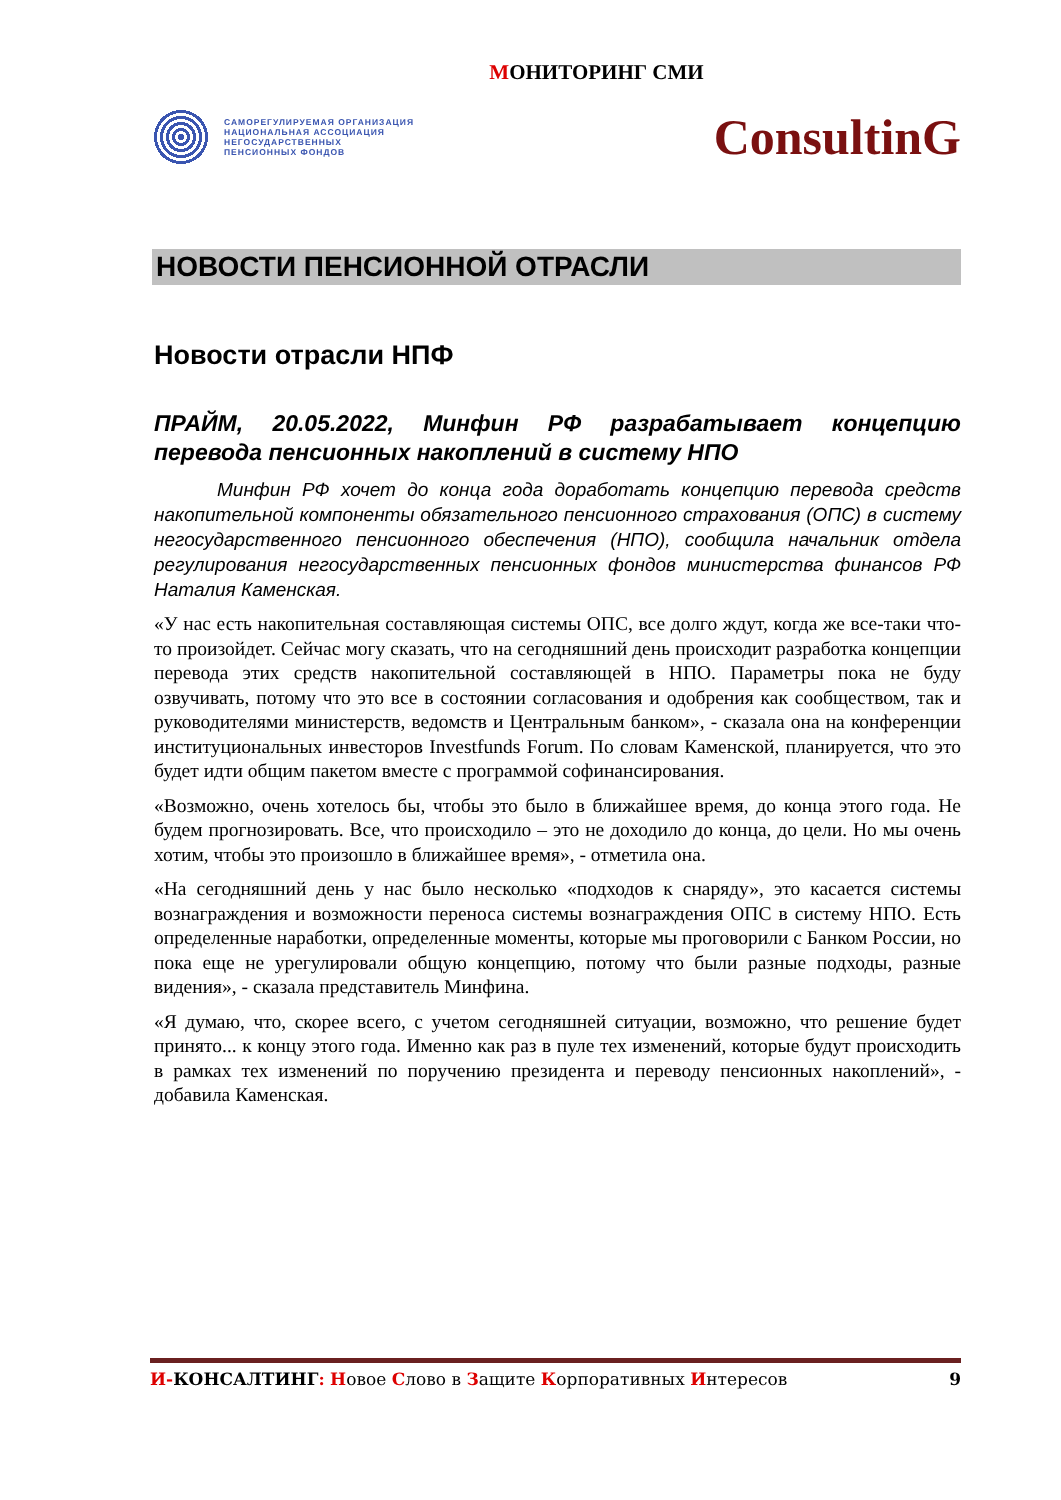МОНИТОРИНГ СМИ
САМОРЕГУЛИРУЕМАЯ ОРГАНИЗАЦИЯ
НАЦИОНАЛЬНАЯ АССОЦИАЦИЯ
НЕГОСУДАРСТВЕННЫХ
ПЕНСИОННЫХ ФОНДОВ
ConsultinG
НОВОСТИ ПЕНСИОННОЙ ОТРАСЛИ
Новости отрасли НПФ
ПРАЙМ, 20.05.2022, Минфин РФ разрабатывает концепцию перевода пенсионных накоплений в систему НПО
Минфин РФ хочет до конца года доработать концепцию перевода средств накопительной компоненты обязательного пенсионного страхования (ОПС) в систему негосударственного пенсионного обеспечения (НПО), сообщила начальник отдела регулирования негосударственных пенсионных фондов министерства финансов РФ Наталия Каменская.
«У нас есть накопительная составляющая системы ОПС, все долго ждут, когда же все-таки что-то произойдет. Сейчас могу сказать, что на сегодняшний день происходит разработка концепции перевода этих средств накопительной составляющей в НПО. Параметры пока не буду озвучивать, потому что это все в состоянии согласования и одобрения как сообществом, так и руководителями министерств, ведомств и Центральным банком», - сказала она на конференции институциональных инвесторов Investfunds Forum. По словам Каменской, планируется, что это будет идти общим пакетом вместе с программой софинансирования.
«Возможно, очень хотелось бы, чтобы это было в ближайшее время, до конца этого года. Не будем прогнозировать. Все, что происходило – это не доходило до конца, до цели. Но мы очень хотим, чтобы это произошло в ближайшее время», - отметила она.
«На сегодняшний день у нас было несколько «подходов к снаряду», это касается системы вознаграждения и возможности переноса системы вознаграждения ОПС в систему НПО. Есть определенные наработки, определенные моменты, которые мы проговорили с Банком России, но пока еще не урегулировали общую концепцию, потому что были разные подходы, разные видения», - сказала представитель Минфина.
«Я думаю, что, скорее всего, с учетом сегодняшней ситуации, возможно, что решение будет принято... к концу этого года. Именно как раз в пуле тех изменений, которые будут происходить в рамках тех изменений по поручению президента и переводу пенсионных накоплений», - добавила Каменская.
И-КОНСАЛТИНГ: Новое Слово в Защите Корпоративных Интересов
9